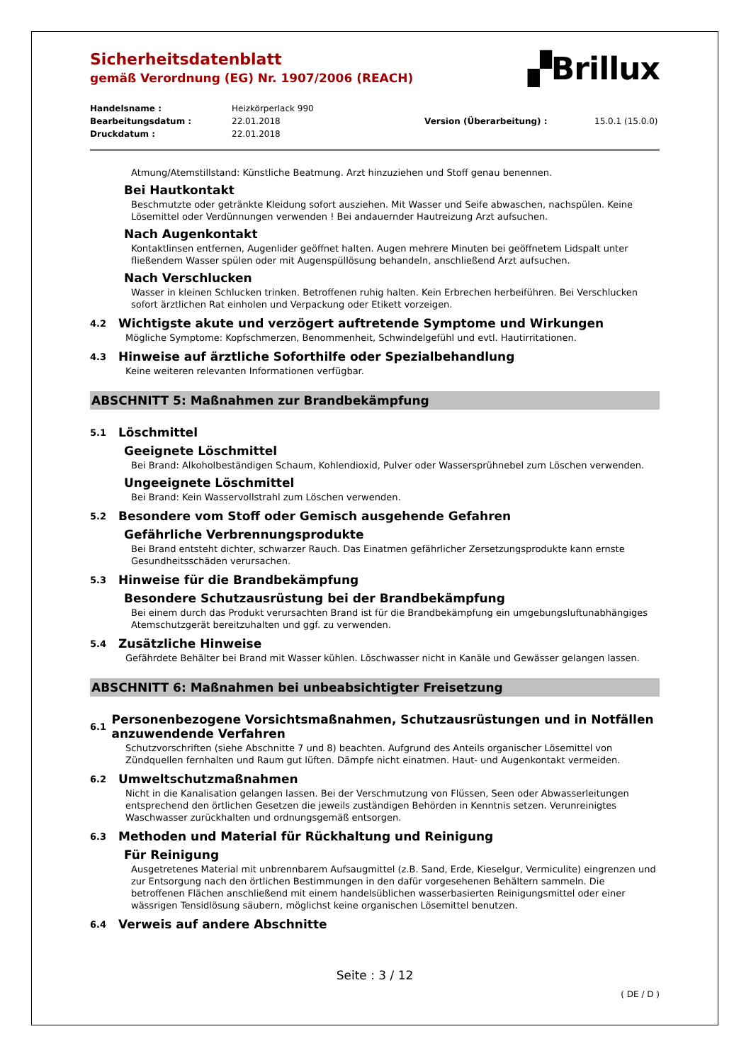Sicherheitsdatenblatt
gemäß Verordnung (EG) Nr. 1907/2006 (REACH)
▞Brillux
Handelsname :
Heizkörperlack 990
Bearbeitungsdatum :
22.01.2018
Version (Überarbeitung) :
15.0.1 (15.0.0)
Druckdatum :
22.01.2018
Atmung/Atemstillstand: Künstliche Beatmung. Arzt hinzuziehen und Stoff genau benennen.
Bei Hautkontakt
Beschmutzte oder getränkte Kleidung sofort ausziehen. Mit Wasser und Seife abwaschen, nachspülen. Keine Lösemittel oder Verdünnungen verwenden ! Bei andauernder Hautreizung Arzt aufsuchen.
Nach Augenkontakt
Kontaktlinsen entfernen, Augenlider geöffnet halten. Augen mehrere Minuten bei geöffnetem Lidspalt unter fließendem Wasser spülen oder mit Augenspüllösung behandeln, anschließend Arzt aufsuchen.
Nach Verschlucken
Wasser in kleinen Schlucken trinken. Betroffenen ruhig halten. Kein Erbrechen herbeiführen. Bei Verschlucken sofort ärztlichen Rat einholen und Verpackung oder Etikett vorzeigen.
4.2 Wichtigste akute und verzögert auftretende Symptome und Wirkungen
Mögliche Symptome: Kopfschmerzen, Benommenheit, Schwindelgefühl und evtl. Hautirritationen.
4.3 Hinweise auf ärztliche Soforthilfe oder Spezialbehandlung
Keine weiteren relevanten Informationen verfügbar.
ABSCHNITT 5: Maßnahmen zur Brandbekämpfung
5.1 Löschmittel
Geeignete Löschmittel
Bei Brand: Alkoholbeständigen Schaum, Kohlendioxid, Pulver oder Wassersprühnebel zum Löschen verwenden.
Ungeeignete Löschmittel
Bei Brand: Kein Wasservollstrahl zum Löschen verwenden.
5.2 Besondere vom Stoff oder Gemisch ausgehende Gefahren
Gefährliche Verbrennungsprodukte
Bei Brand entsteht dichter, schwarzer Rauch. Das Einatmen gefährlicher Zersetzungsprodukte kann ernste Gesundheitsschäden verursachen.
5.3 Hinweise für die Brandbekämpfung
Besondere Schutzausrüstung bei der Brandbekämpfung
Bei einem durch das Produkt verursachten Brand ist für die Brandbekämpfung ein umgebungsluftunabhängiges Atemschutzgerät bereitzuhalten und ggf. zu verwenden.
5.4 Zusätzliche Hinweise
Gefährdete Behälter bei Brand mit Wasser kühlen. Löschwasser nicht in Kanäle und Gewässer gelangen lassen.
ABSCHNITT 6: Maßnahmen bei unbeabsichtigter Freisetzung
6.1
Personenbezogene Vorsichtsmaßnahmen, Schutzausrüstungen und in Notfällen anzuwendende Verfahren
Schutzvorschriften (siehe Abschnitte 7 und 8) beachten. Aufgrund des Anteils organischer Lösemittel von Zündquellen fernhalten und Raum gut lüften. Dämpfe nicht einatmen. Haut- und Augenkontakt vermeiden.
6.2 Umweltschutzmaßnahmen
Nicht in die Kanalisation gelangen lassen. Bei der Verschmutzung von Flüssen, Seen oder Abwasserleitungen entsprechend den örtlichen Gesetzen die jeweils zuständigen Behörden in Kenntnis setzen. Verunreinigtes Waschwasser zurückhalten und ordnungsgemäß entsorgen.
6.3 Methoden und Material für Rückhaltung und Reinigung
Für Reinigung
Ausgetretenes Material mit unbrennbarem Aufsaugmittel (z.B. Sand, Erde, Kieselgur, Vermiculite) eingrenzen und zur Entsorgung nach den örtlichen Bestimmungen in den dafür vorgesehenen Behältern sammeln. Die betroffenen Flächen anschließend mit einem handelsüblichen wasserbasierten Reinigungsmittel oder einer wässrigen Tensidlösung säubern, möglichst keine organischen Lösemittel benutzen.
6.4 Verweis auf andere Abschnitte
Seite : 3 / 12
( DE / D )